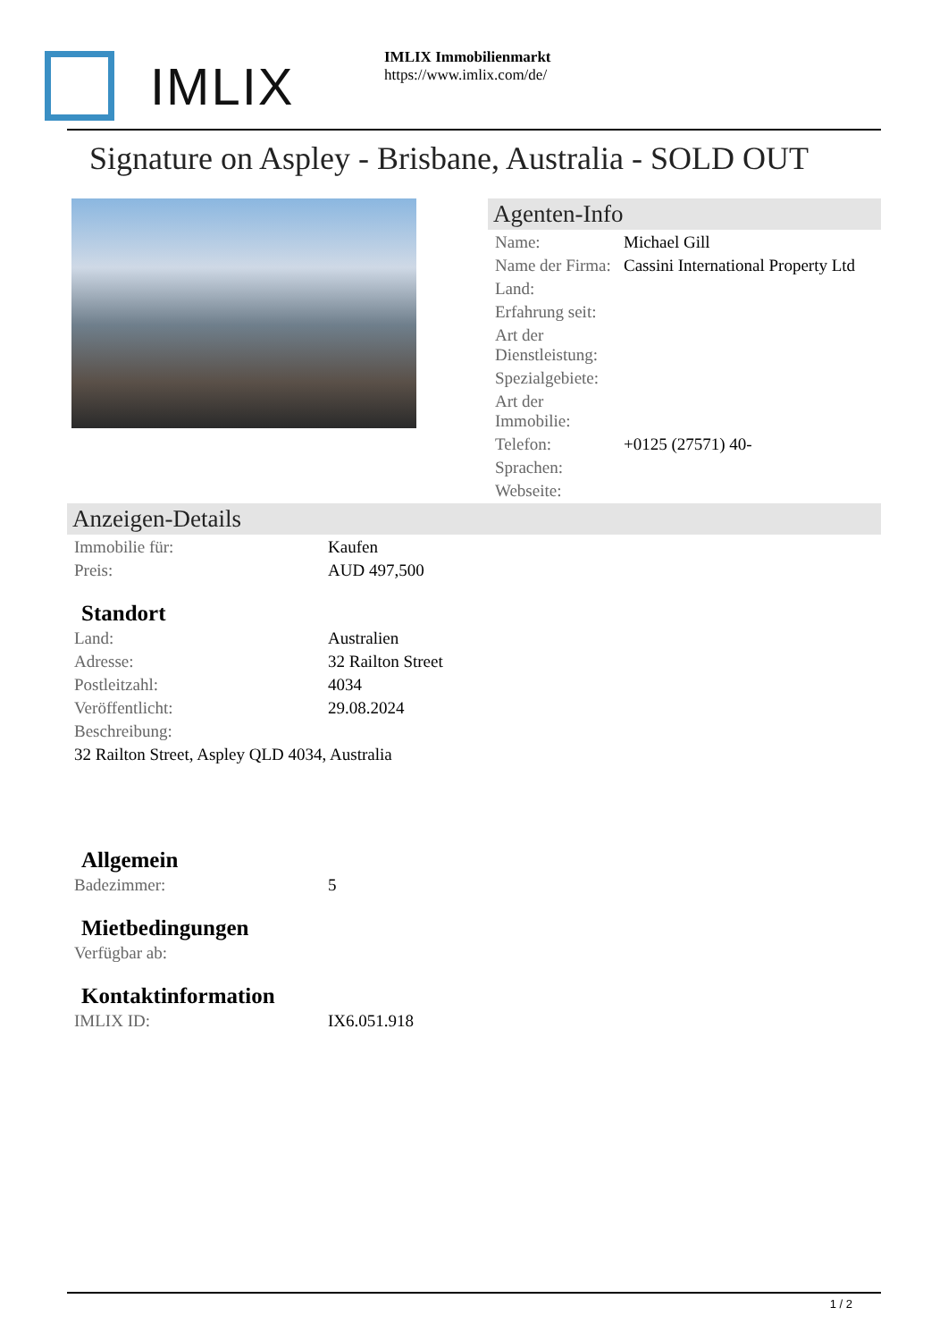IMLIX
IMLIX Immobilienmarkt
https://www.imlix.com/de/
Signature on Aspley - Brisbane, Australia - SOLD OUT
Agenten-Info
| Name: | Michael Gill |
| Name der Firma: | Cassini International Property Ltd |
| Land: | |
| Erfahrung seit: | |
| Art der Dienstleistung: | |
| Spezialgebiete: | |
| Art der Immobilie: | |
| Telefon: | +0125 (27571) 40- |
| Sprachen: | |
| Webseite: | |
Anzeigen-Details
| Immobilie für: | Kaufen |
| Preis: | AUD 497,500 |
Standort
| Land: | Australien |
| Adresse: | 32 Railton Street |
| Postleitzahl: | 4034 |
| Veröffentlicht: | 29.08.2024 |
| Beschreibung: | |
| 32 Railton Street, Aspley QLD 4034, Australia | |
Allgemein
| Badezimmer: | 5 |
Mietbedingungen
| Verfügbar ab: | |
Kontaktinformation
| IMLIX ID: | IX6.051.918 |
1 / 2